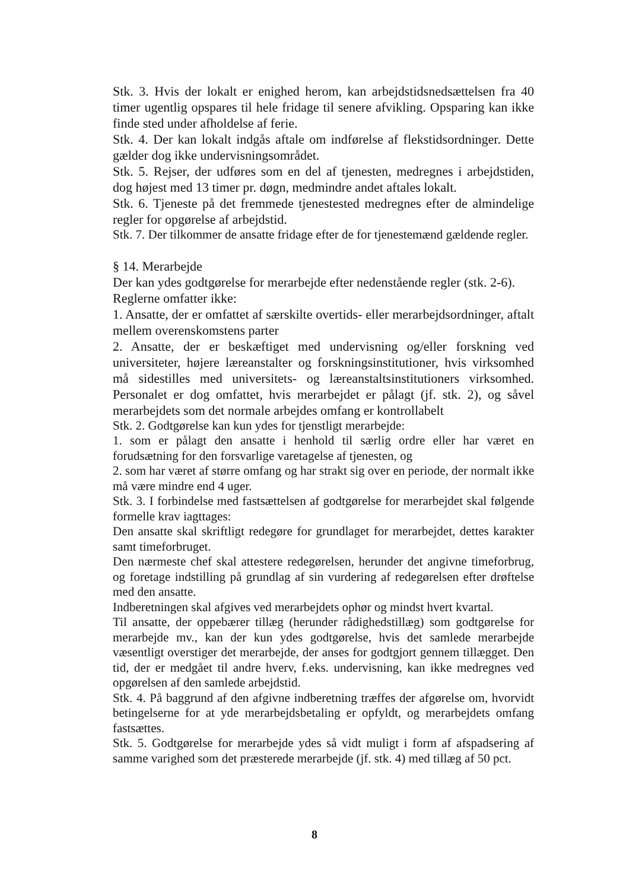Stk. 3. Hvis der lokalt er enighed herom, kan arbejdstidsnedsættelsen fra 40 timer ugentlig opspares til hele fridage til senere afvikling. Opsparing kan ikke finde sted under afholdelse af ferie.
Stk. 4. Der kan lokalt indgås aftale om indførelse af flekstidsordninger. Dette gælder dog ikke undervisningsområdet.
Stk. 5. Rejser, der udføres som en del af tjenesten, medregnes i arbejdstiden, dog højest med 13 timer pr. døgn, medmindre andet aftales lokalt.
Stk. 6. Tjeneste på det fremmede tjenestested medregnes efter de almindelige regler for opgørelse af arbejdstid.
Stk. 7. Der tilkommer de ansatte fridage efter de for tjenestemænd gældende regler.
§ 14. Merarbejde
Der kan ydes godtgørelse for merarbejde efter nedenstående regler (stk. 2-6).
Reglerne omfatter ikke:
1. Ansatte, der er omfattet af særskilte overtids- eller merarbejdsordninger, aftalt mellem overenskomstens parter
2. Ansatte, der er beskæftiget med undervisning og/eller forskning ved universiteter, højere læreanstalter og forskningsinstitutioner, hvis virksomhed må sidestilles med universitets- og læreanstaltsinstitutioners virksomhed. Personalet er dog omfattet, hvis merarbejdet er pålagt (jf. stk. 2), og såvel merarbejdets som det normale arbejdes omfang er kontrollabelt
Stk. 2. Godtgørelse kan kun ydes for tjenstligt merarbejde:
1. som er pålagt den ansatte i henhold til særlig ordre eller har været en forudsætning for den forsvarlige varetagelse af tjenesten, og
2. som har været af større omfang og har strakt sig over en periode, der normalt ikke må være mindre end 4 uger.
Stk. 3. I forbindelse med fastsættelsen af godtgørelse for merarbejdet skal følgende formelle krav iagttages:
Den ansatte skal skriftligt redegøre for grundlaget for merarbejdet, dettes karakter samt timeforbruget.
Den nærmeste chef skal attestere redegørelsen, herunder det angivne timeforbrug, og foretage indstilling på grundlag af sin vurdering af redegørelsen efter drøftelse med den ansatte.
Indberetningen skal afgives ved merarbejdets ophør og mindst hvert kvartal.
Til ansatte, der oppebærer tillæg (herunder rådighedstillæg) som godtgørelse for merarbejde mv., kan der kun ydes godtgørelse, hvis det samlede merarbejde væsentligt overstiger det merarbejde, der anses for godtgjort gennem tillægget. Den tid, der er medgået til andre hverv, f.eks. undervisning, kan ikke medregnes ved opgørelsen af den samlede arbejdstid.
Stk. 4. På baggrund af den afgivne indberetning træffes der afgørelse om, hvorvidt betingelserne for at yde merarbejdsbetaling er opfyldt, og merarbejdets omfang fastsættes.
Stk. 5. Godtgørelse for merarbejde ydes så vidt muligt i form af afspadsering af samme varighed som det præsterede merarbejde (jf. stk. 4) med tillæg af 50 pct.
8